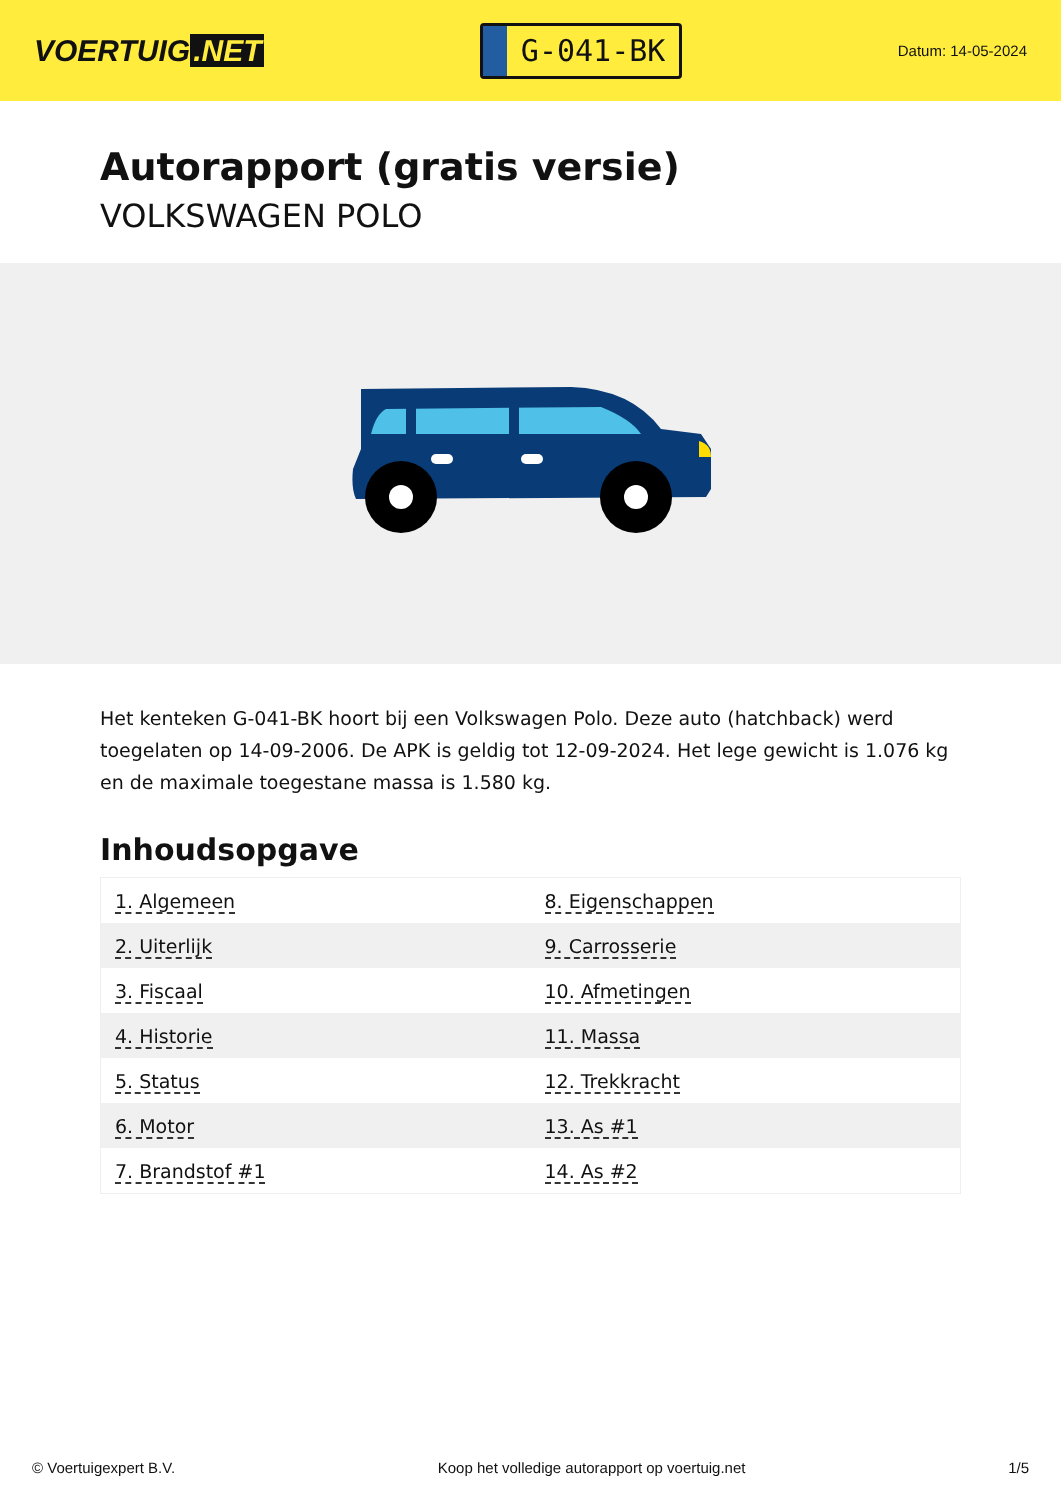VOERTUIG.NET
G-041-BK
Datum: 14-05-2024
Autorapport (gratis versie)
VOLKSWAGEN POLO
Het kenteken G-041-BK hoort bij een Volkswagen Polo. Deze auto (hatchback) werd toegelaten op 14-09-2006. De APK is geldig tot 12-09-2024. Het lege gewicht is 1.076 kg en de maximale toegestane massa is 1.580 kg.
Inhoudsopgave
| 1. Algemeen | 8. Eigenschappen |
| 2. Uiterlijk | 9. Carrosserie |
| 3. Fiscaal | 10. Afmetingen |
| 4. Historie | 11. Massa |
| 5. Status | 12. Trekkracht |
| 6. Motor | 13. As #1 |
| 7. Brandstof #1 | 14. As #2 |
© Voertuigexpert B.V. Koop het volledige autorapport op voertuig.net 1/5